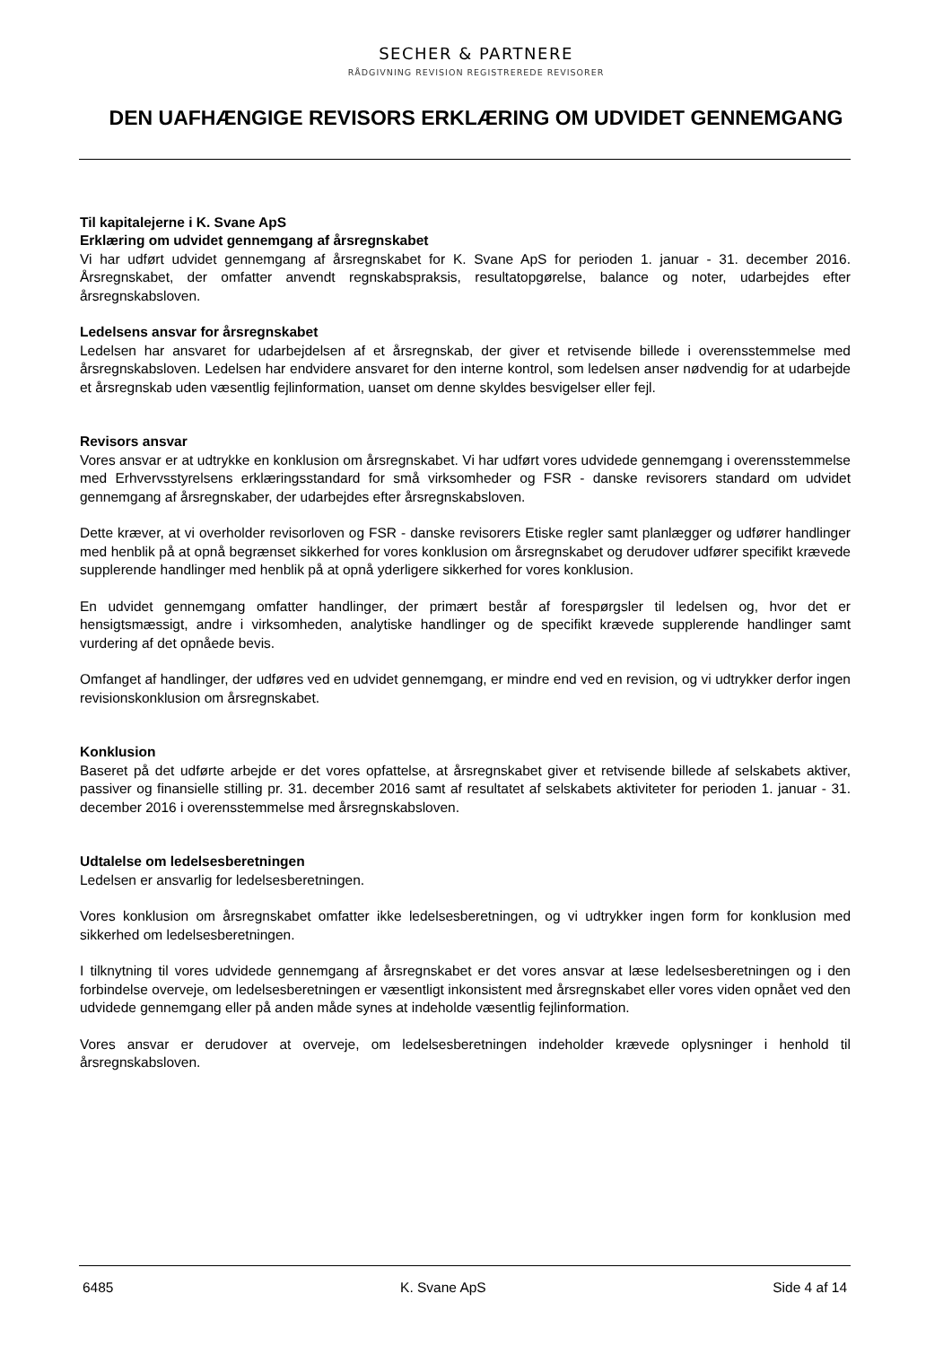SECHER & PARTNERE
RÅDGIVNING REVISION REGISTREREDE REVISORER
DEN UAFHÆNGIGE REVISORS ERKLÆRING OM UDVIDET GENNEMGANG
Til kapitalejerne i K. Svane ApS
Erklæring om udvidet gennemgang af årsregnskabet
Vi har udført udvidet gennemgang af årsregnskabet for K. Svane ApS for perioden 1. januar - 31. december 2016. Årsregnskabet, der omfatter anvendt regnskabspraksis, resultatopgørelse, balance og noter, udarbejdes efter årsregnskabsloven.
Ledelsens ansvar for årsregnskabet
Ledelsen har ansvaret for udarbejdelsen af et årsregnskab, der giver et retvisende billede i overensstemmelse med årsregnskabsloven. Ledelsen har endvidere ansvaret for den interne kontrol, som ledelsen anser nødvendig for at udarbejde et årsregnskab uden væsentlig fejlinformation, uanset om denne skyldes besvigelser eller fejl.
Revisors ansvar
Vores ansvar er at udtrykke en konklusion om årsregnskabet. Vi har udført vores udvidede gennemgang i overensstemmelse med Erhvervsstyrelsens erklæringsstandard for små virksomheder og FSR - danske revisorers standard om udvidet gennemgang af årsregnskaber, der udarbejdes efter årsregnskabsloven.
Dette kræver, at vi overholder revisorloven og FSR - danske revisorers Etiske regler samt planlægger og udfører handlinger med henblik på at opnå begrænset sikkerhed for vores konklusion om årsregnskabet og derudover udfører specifikt krævede supplerende handlinger med henblik på at opnå yderligere sikkerhed for vores konklusion.
En udvidet gennemgang omfatter handlinger, der primært består af forespørgsler til ledelsen og, hvor det er hensigtsmæssigt, andre i virksomheden, analytiske handlinger og de specifikt krævede supplerende handlinger samt vurdering af det opnåede bevis.
Omfanget af handlinger, der udføres ved en udvidet gennemgang, er mindre end ved en revision, og vi udtrykker derfor ingen revisionskonklusion om årsregnskabet.
Konklusion
Baseret på det udførte arbejde er det vores opfattelse, at årsregnskabet giver et retvisende billede af selskabets aktiver, passiver og finansielle stilling pr. 31. december 2016 samt af resultatet af selskabets aktiviteter for perioden 1. januar - 31. december 2016 i overensstemmelse med årsregnskabsloven.
Udtalelse om ledelsesberetningen
Ledelsen er ansvarlig for ledelsesberetningen.
Vores konklusion om årsregnskabet omfatter ikke ledelsesberetningen, og vi udtrykker ingen form for konklusion med sikkerhed om ledelsesberetningen.
I tilknytning til vores udvidede gennemgang af årsregnskabet er det vores ansvar at læse ledelsesberetningen og i den forbindelse overveje, om ledelsesberetningen er væsentligt inkonsistent med årsregnskabet eller vores viden opnået ved den udvidede gennemgang eller på anden måde synes at indeholde væsentlig fejlinformation.
Vores ansvar er derudover at overveje, om ledelsesberetningen indeholder krævede oplysninger i henhold til årsregnskabsloven.
6485 K. Svane ApS Side 4 af 14